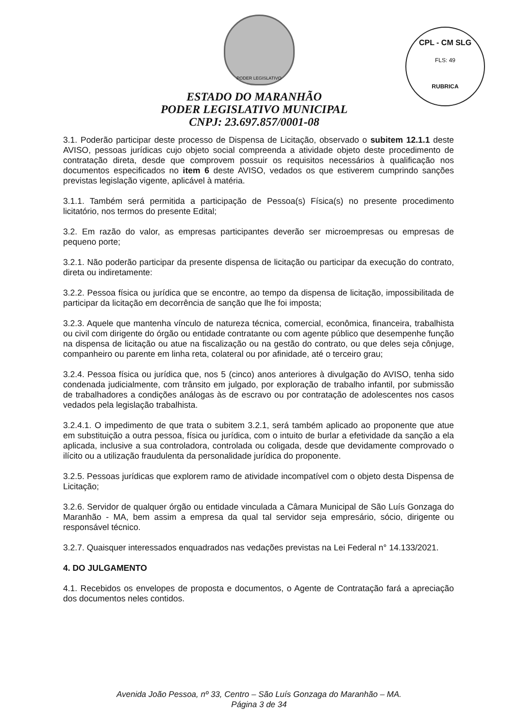CPL - CM SLG
FLS: 49
RUBRICA
PODER LEGISLATIVO
ESTADO DO MARANHÃO
PODER LEGISLATIVO MUNICIPAL
CNPJ: 23.697.857/0001-08
3.1. Poderão participar deste processo de Dispensa de Licitação, observado o subitem 12.1.1 deste AVISO, pessoas jurídicas cujo objeto social compreenda a atividade objeto deste procedimento de contratação direta, desde que comprovem possuir os requisitos necessários à qualificação nos documentos especificados no item 6 deste AVISO, vedados os que estiverem cumprindo sanções previstas legislação vigente, aplicável à matéria.
3.1.1. Também será permitida a participação de Pessoa(s) Física(s) no presente procedimento licitatório, nos termos do presente Edital;
3.2. Em razão do valor, as empresas participantes deverão ser microempresas ou empresas de pequeno porte;
3.2.1. Não poderão participar da presente dispensa de licitação ou participar da execução do contrato, direta ou indiretamente:
3.2.2. Pessoa física ou jurídica que se encontre, ao tempo da dispensa de licitação, impossibilitada de participar da licitação em decorrência de sanção que lhe foi imposta;
3.2.3. Aquele que mantenha vínculo de natureza técnica, comercial, econômica, financeira, trabalhista ou civil com dirigente do órgão ou entidade contratante ou com agente público que desempenhe função na dispensa de licitação ou atue na fiscalização ou na gestão do contrato, ou que deles seja cônjuge, companheiro ou parente em linha reta, colateral ou por afinidade, até o terceiro grau;
3.2.4. Pessoa física ou jurídica que, nos 5 (cinco) anos anteriores à divulgação do AVISO, tenha sido condenada judicialmente, com trânsito em julgado, por exploração de trabalho infantil, por submissão de trabalhadores a condições análogas às de escravo ou por contratação de adolescentes nos casos vedados pela legislação trabalhista.
3.2.4.1. O impedimento de que trata o subitem 3.2.1, será também aplicado ao proponente que atue em substituição a outra pessoa, física ou jurídica, com o intuito de burlar a efetividade da sanção a ela aplicada, inclusive a sua controladora, controlada ou coligada, desde que devidamente comprovado o ilícito ou a utilização fraudulenta da personalidade jurídica do proponente.
3.2.5. Pessoas jurídicas que explorem ramo de atividade incompatível com o objeto desta Dispensa de Licitação;
3.2.6. Servidor de qualquer órgão ou entidade vinculada a Câmara Municipal de São Luís Gonzaga do Maranhão - MA, bem assim a empresa da qual tal servidor seja empresário, sócio, dirigente ou responsável técnico.
3.2.7. Quaisquer interessados enquadrados nas vedações previstas na Lei Federal n° 14.133/2021.
4. DO JULGAMENTO
4.1. Recebidos os envelopes de proposta e documentos, o Agente de Contratação fará a apreciação dos documentos neles contidos.
Avenida João Pessoa, nº 33, Centro – São Luís Gonzaga do Maranhão – MA.
Página 3 de 34